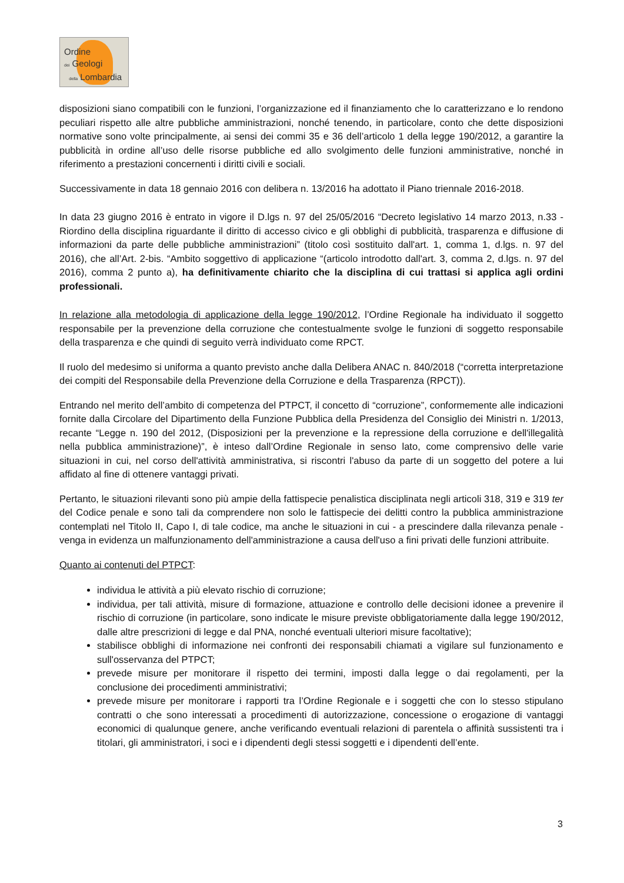Ordine
dei Geologi
della Lombardia
disposizioni siano compatibili con le funzioni, l’organizzazione ed il finanziamento che lo caratterizzano e lo rendono peculiari rispetto alle altre pubbliche amministrazioni, nonché tenendo, in particolare, conto che dette disposizioni normative sono volte principalmente, ai sensi dei commi 35 e 36 dell’articolo 1 della legge 190/2012, a garantire la pubblicità in ordine all’uso delle risorse pubbliche ed allo svolgimento delle funzioni amministrative, nonché in riferimento a prestazioni concernenti i diritti civili e sociali.
Successivamente in data 18 gennaio 2016 con delibera n. 13/2016 ha adottato il Piano triennale 2016-2018.
In data 23 giugno 2016 è entrato in vigore il D.lgs n. 97 del 25/05/2016 “Decreto legislativo 14 marzo 2013, n.33 - Riordino della disciplina riguardante il diritto di accesso civico e gli obblighi di pubblicità, trasparenza e diffusione di informazioni da parte delle pubbliche amministrazioni” (titolo così sostituito dall'art. 1, comma 1, d.lgs. n. 97 del 2016), che all’Art. 2-bis. “Ambito soggettivo di applicazione “(articolo introdotto dall'art. 3, comma 2, d.lgs. n. 97 del 2016), comma 2 punto a), ha definitivamente chiarito che la disciplina di cui trattasi si applica agli ordini professionali.
In relazione alla metodologia di applicazione della legge 190/2012, l’Ordine Regionale ha individuato il soggetto responsabile per la prevenzione della corruzione che contestualmente svolge le funzioni di soggetto responsabile della trasparenza e che quindi di seguito verrà individuato come RPCT.
Il ruolo del medesimo si uniforma a quanto previsto anche dalla Delibera ANAC n. 840/2018 (“corretta interpretazione dei compiti del Responsabile della Prevenzione della Corruzione e della Trasparenza (RPCT)).
Entrando nel merito dell’ambito di competenza del PTPCT, il concetto di “corruzione”, conformemente alle indicazioni fornite dalla Circolare del Dipartimento della Funzione Pubblica della Presidenza del Consiglio dei Ministri n. 1/2013, recante “Legge n. 190 del 2012, (Disposizioni per la prevenzione e la repressione della corruzione e dell'illegalità nella pubblica amministrazione)”, è inteso dall’Ordine Regionale in senso lato, come comprensivo delle varie situazioni in cui, nel corso dell'attività amministrativa, si riscontri l'abuso da parte di un soggetto del potere a lui affidato al fine di ottenere vantaggi privati.
Pertanto, le situazioni rilevanti sono più ampie della fattispecie penalistica disciplinata negli articoli 318, 319 e 319 ter del Codice penale e sono tali da comprendere non solo le fattispecie dei delitti contro la pubblica amministrazione contemplati nel Titolo II, Capo I, di tale codice, ma anche le situazioni in cui - a prescindere dalla rilevanza penale - venga in evidenza un malfunzionamento dell'amministrazione a causa dell'uso a fini privati delle funzioni attribuite.
Quanto ai contenuti del PTPCT:
individua le attività a più elevato rischio di corruzione;
individua, per tali attività, misure di formazione, attuazione e controllo delle decisioni idonee a prevenire il rischio di corruzione (in particolare, sono indicate le misure previste obbligatoriamente dalla legge 190/2012, dalle altre prescrizioni di legge e dal PNA, nonché eventuali ulteriori misure facoltative);
stabilisce obblighi di informazione nei confronti dei responsabili chiamati a vigilare sul funzionamento e sull'osservanza del PTPCT;
prevede misure per monitorare il rispetto dei termini, imposti dalla legge o dai regolamenti, per la conclusione dei procedimenti amministrativi;
prevede misure per monitorare i rapporti tra l’Ordine Regionale e i soggetti che con lo stesso stipulano contratti o che sono interessati a procedimenti di autorizzazione, concessione o erogazione di vantaggi economici di qualunque genere, anche verificando eventuali relazioni di parentela o affinità sussistenti tra i titolari, gli amministratori, i soci e i dipendenti degli stessi soggetti e i dipendenti dell’ente.
3